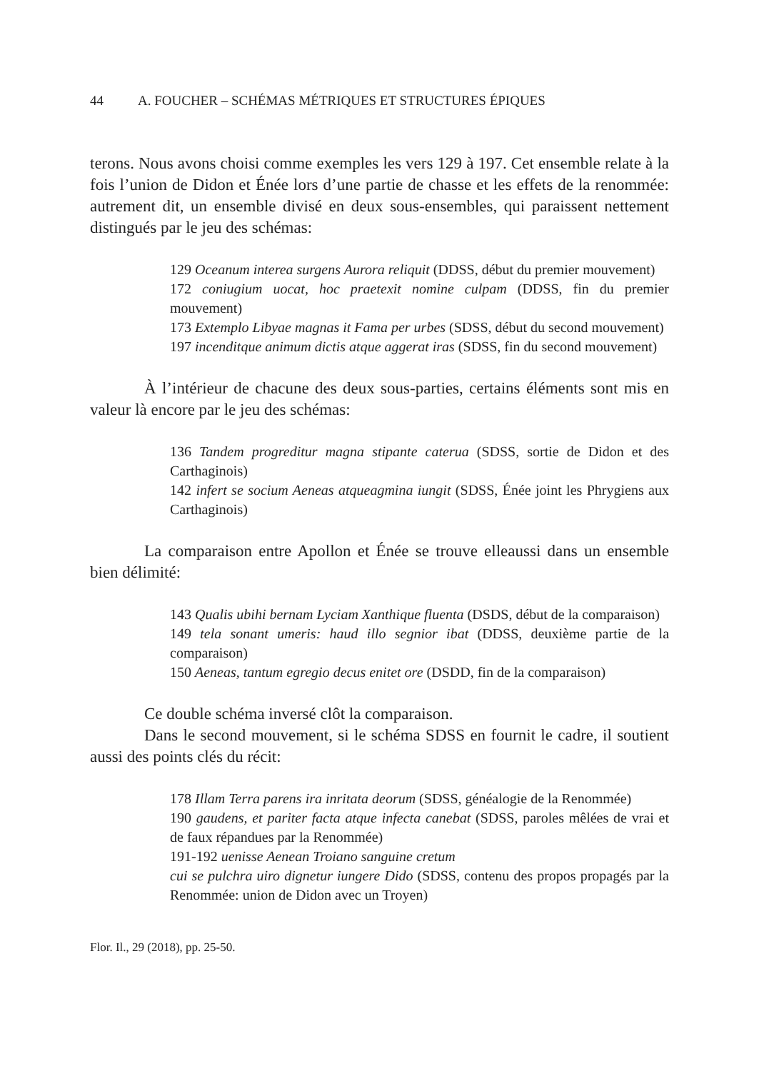44 A. FOUCHER – SCHÉMAS MÉTRIQUES ET STRUCTURES ÉPIQUES
terons. Nous avons choisi comme exemples les vers 129 à 197. Cet ensemble relate à la fois l’union de Didon et Énée lors d’une partie de chasse et les effets de la renommée: autrement dit, un ensemble divisé en deux sous-ensembles, qui paraissent nettement distingués par le jeu des schémas:
129 Oceanum interea surgens Aurora reliquit (DDSS, début du premier mouvement)
172 coniugium uocat, hoc praetexit nomine culpam (DDSS, fin du premier mouvement)
173 Extemplo Libyae magnas it Fama per urbes (SDSS, début du second mouvement)
197 incenditque animum dictis atque aggerat iras (SDSS, fin du second mouvement)
À l’intérieur de chacune des deux sous-parties, certains éléments sont mis en valeur là encore par le jeu des schémas:
136 Tandem progreditur magna stipante caterua (SDSS, sortie de Didon et des Carthaginois)
142 infert se socium Aeneas atqueagmina iungit (SDSS, Énée joint les Phrygiens aux Carthaginois)
La comparaison entre Apollon et Énée se trouve elleaussi dans un ensemble bien délimité:
143 Qualis ubihi bernam Lyciam Xanthique fluenta (DSDS, début de la comparaison)
149 tela sonant umeris: haud illo segnior ibat (DDSS, deuxième partie de la comparaison)
150 Aeneas, tantum egregio decus enitet ore (DSDD, fin de la comparaison)
Ce double schéma inversé clôt la comparaison.
Dans le second mouvement, si le schéma SDSS en fournit le cadre, il soutient aussi des points clés du récit:
178 Illam Terra parens ira inritata deorum (SDSS, généalogie de la Renommée)
190 gaudens, et pariter facta atque infecta canebat (SDSS, paroles mêlées de vrai et de faux répandues par la Renommée)
191-192 uenisse Aenean Troiano sanguine cretum
cui se pulchra uiro dignetur iungere Dido (SDSS, contenu des propos propagés par la Renommée: union de Didon avec un Troyen)
Flor. Il., 29 (2018), pp. 25-50.